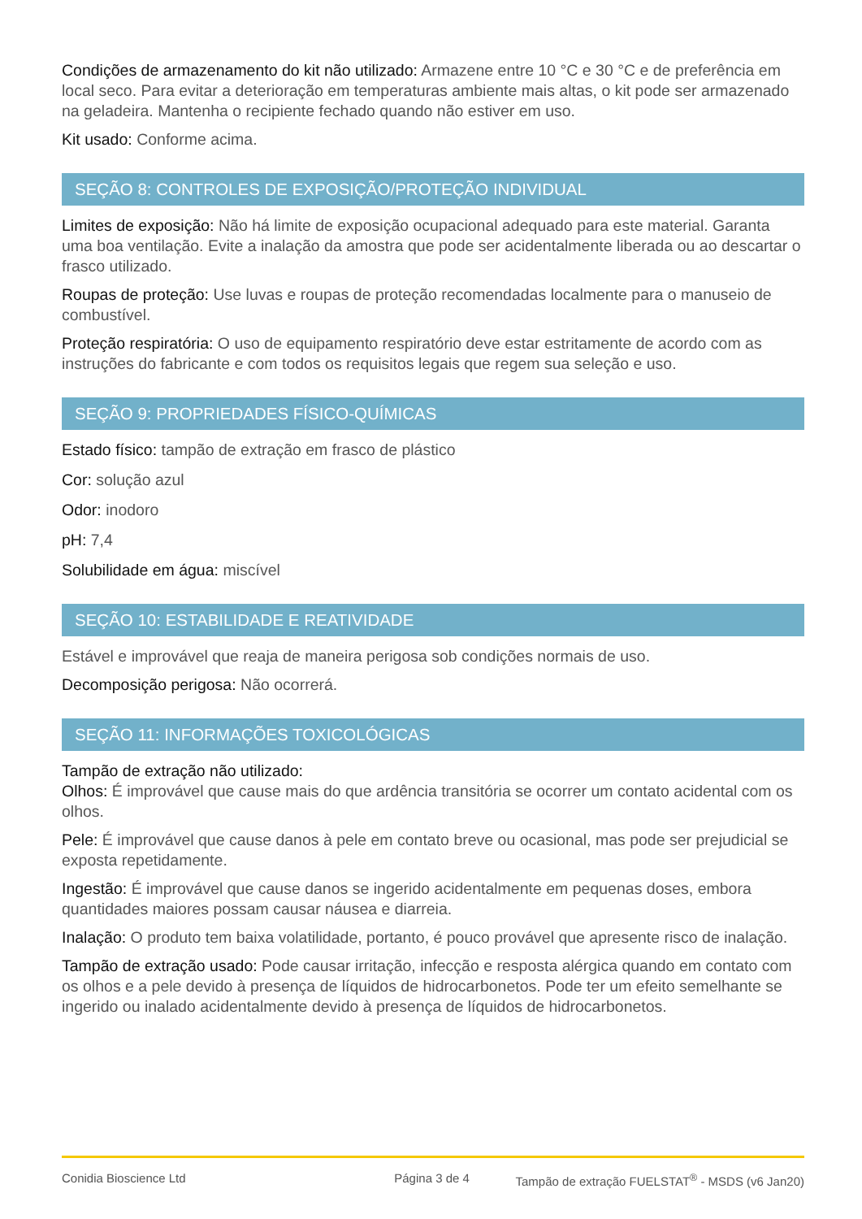Condições de armazenamento do kit não utilizado: Armazene entre 10 °C e 30 °C e de preferência em local seco. Para evitar a deterioração em temperaturas ambiente mais altas, o kit pode ser armazenado na geladeira. Mantenha o recipiente fechado quando não estiver em uso.
Kit usado: Conforme acima.
SEÇÃO 8: CONTROLES DE EXPOSIÇÃO/PROTEÇÃO INDIVIDUAL
Limites de exposição: Não há limite de exposição ocupacional adequado para este material. Garanta uma boa ventilação. Evite a inalação da amostra que pode ser acidentalmente liberada ou ao descartar o frasco utilizado.
Roupas de proteção: Use luvas e roupas de proteção recomendadas localmente para o manuseio de combustível.
Proteção respiratória: O uso de equipamento respiratório deve estar estritamente de acordo com as instruções do fabricante e com todos os requisitos legais que regem sua seleção e uso.
SEÇÃO 9: PROPRIEDADES FÍSICO-QUÍMICAS
Estado físico: tampão de extração em frasco de plástico
Cor: solução azul
Odor: inodoro
pH: 7,4
Solubilidade em água: miscível
SEÇÃO 10: ESTABILIDADE E REATIVIDADE
Estável e improvável que reaja de maneira perigosa sob condições normais de uso.
Decomposição perigosa: Não ocorrerá.
SEÇÃO 11: INFORMAÇÕES TOXICOLÓGICAS
Tampão de extração não utilizado:
Olhos: É improvável que cause mais do que ardência transitória se ocorrer um contato acidental com os olhos.
Pele: É improvável que cause danos à pele em contato breve ou ocasional, mas pode ser prejudicial se exposta repetidamente.
Ingestão: É improvável que cause danos se ingerido acidentalmente em pequenas doses, embora quantidades maiores possam causar náusea e diarreia.
Inalação: O produto tem baixa volatilidade, portanto, é pouco provável que apresente risco de inalação.
Tampão de extração usado: Pode causar irritação, infecção e resposta alérgica quando em contato com os olhos e a pele devido à presença de líquidos de hidrocarbonetos. Pode ter um efeito semelhante se ingerido ou inalado acidentalmente devido à presença de líquidos de hidrocarbonetos.
Conidia Bioscience Ltd Página 3 de 4 Tampão de extração FUELSTAT<sup>®</sup> - MSDS (v6 Jan20)